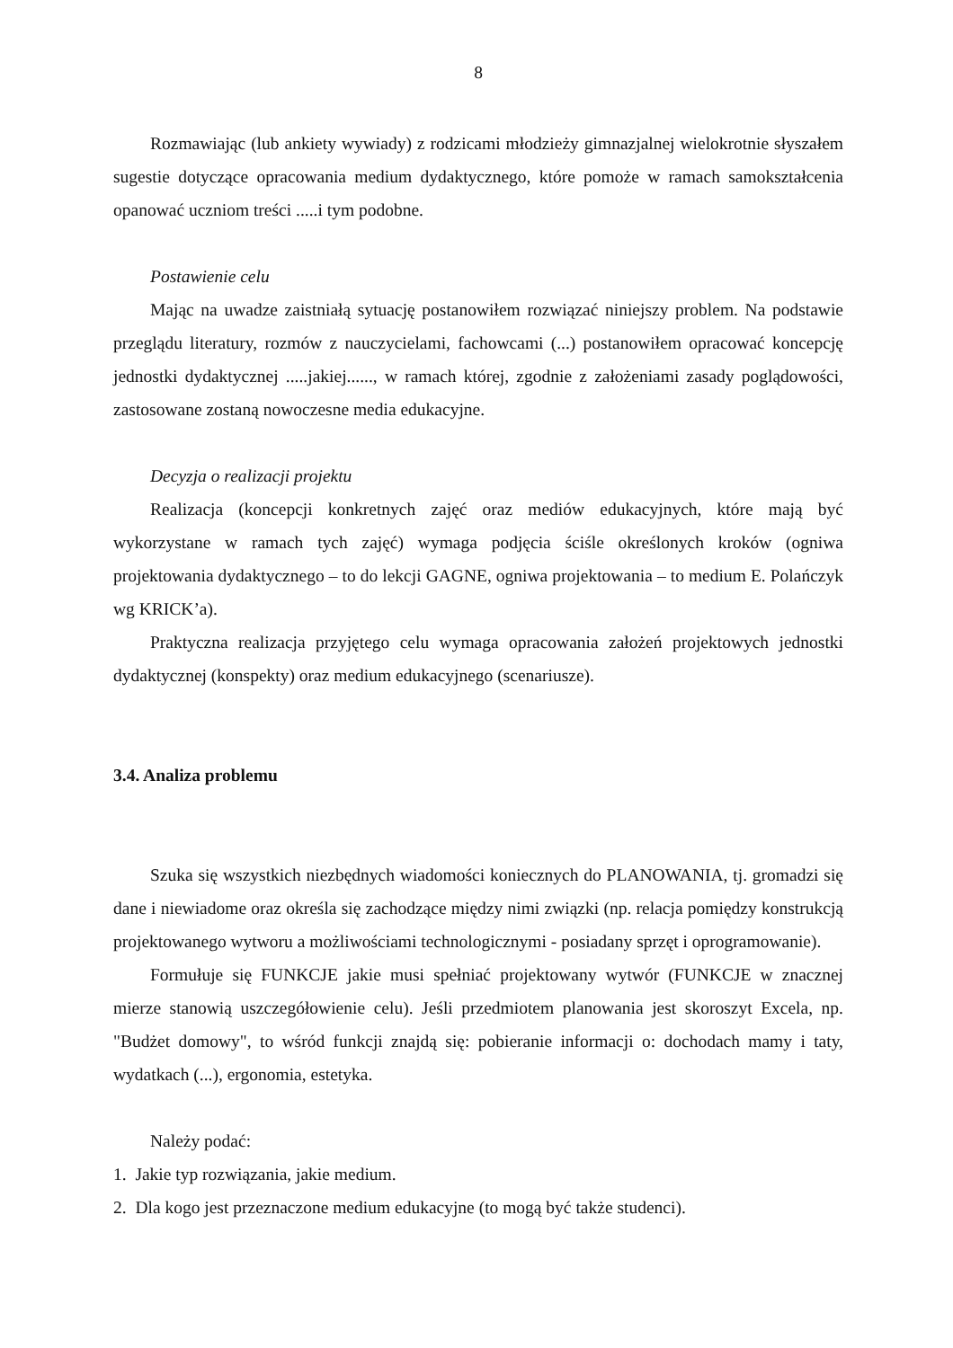8
Rozmawiając (lub ankiety wywiady) z rodzicami młodzieży gimnazjalnej wielokrotnie słyszałem sugestie dotyczące opracowania medium dydaktycznego, które pomoże w ramach samokształcenia opanować uczniom treści .....i tym podobne.
Postawienie celu
Mając na uwadze zaistniałą sytuację postanowiłem rozwiązać niniejszy problem. Na podstawie przeglądu literatury, rozmów z nauczycielami, fachowcami (...) postanowiłem opracować koncepcję jednostki dydaktycznej .....jakiej......, w ramach której, zgodnie z założeniami zasady poglądowości, zastosowane zostaną nowoczesne media edukacyjne.
Decyzja o realizacji projektu
Realizacja (koncepcji konkretnych zajęć oraz mediów edukacyjnych, które mają być wykorzystane w ramach tych zajęć) wymaga podjęcia ściśle określonych kroków (ogniwa projektowania dydaktycznego – to do lekcji GAGNE, ogniwa projektowania – to medium E. Polańczyk wg KRICK’a).
Praktyczna realizacja przyjętego celu wymaga opracowania założeń projektowych jednostki dydaktycznej (konspekty) oraz medium edukacyjnego (scenariusze).
3.4. Analiza problemu
Szuka się wszystkich niezbędnych wiadomości koniecznych do PLANOWANIA, tj. gromadzi się dane i niewiadome oraz określa się zachodzące między nimi związki (np. relacja pomiędzy konstrukcją projektowanego wytworu a możliwościami technologicznymi - posiadany sprzęt i oprogramowanie).
Formułuje się FUNKCJE jakie musi spełniać projektowany wytwór (FUNKCJE w znacznej mierze stanowią uszczegółowienie celu). Jeśli przedmiotem planowania jest skoroszyt Excela, np. "Budżet domowy", to wśród funkcji znajdą się: pobieranie informacji o: dochodach mamy i taty, wydatkach (...), ergonomia, estetyka.
Należy podać:
1. Jakie typ rozwiązania, jakie medium.
2. Dla kogo jest przeznaczone medium edukacyjne (to mogą być także studenci).